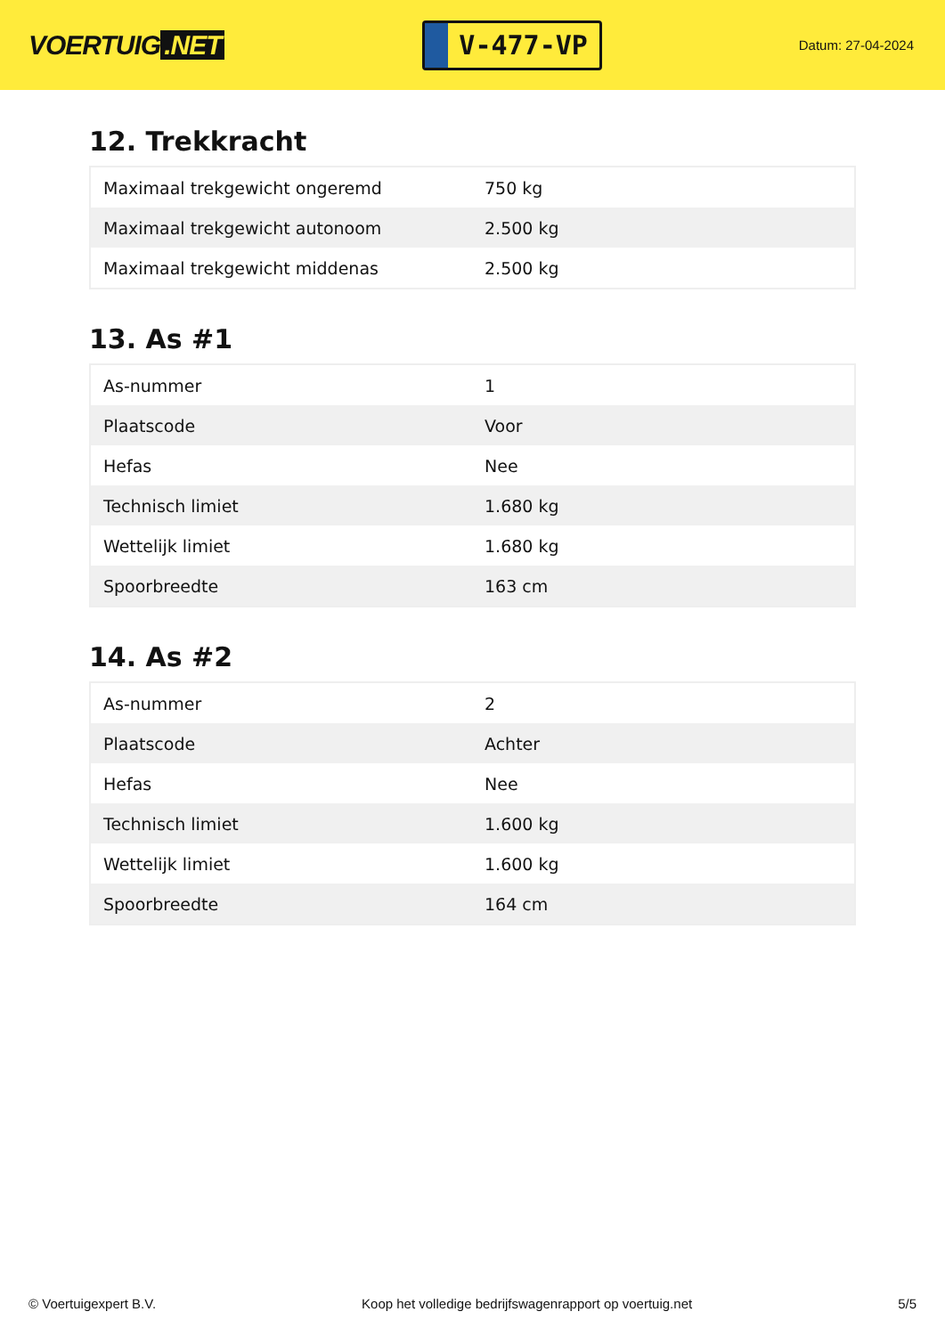VOERTUIG.NET
V-477-VP
Datum: 27-04-2024
12. Trekkracht
| Maximaal trekgewicht ongeremd | 750 kg |
| Maximaal trekgewicht autonoom | 2.500 kg |
| Maximaal trekgewicht middenas | 2.500 kg |
13. As #1
| As-nummer | 1 |
| Plaatscode | Voor |
| Hefas | Nee |
| Technisch limiet | 1.680 kg |
| Wettelijk limiet | 1.680 kg |
| Spoorbreedte | 163 cm |
14. As #2
| As-nummer | 2 |
| Plaatscode | Achter |
| Hefas | Nee |
| Technisch limiet | 1.600 kg |
| Wettelijk limiet | 1.600 kg |
| Spoorbreedte | 164 cm |
© Voertuigexpert B.V. Koop het volledige bedrijfswagenrapport op voertuig.net 5/5